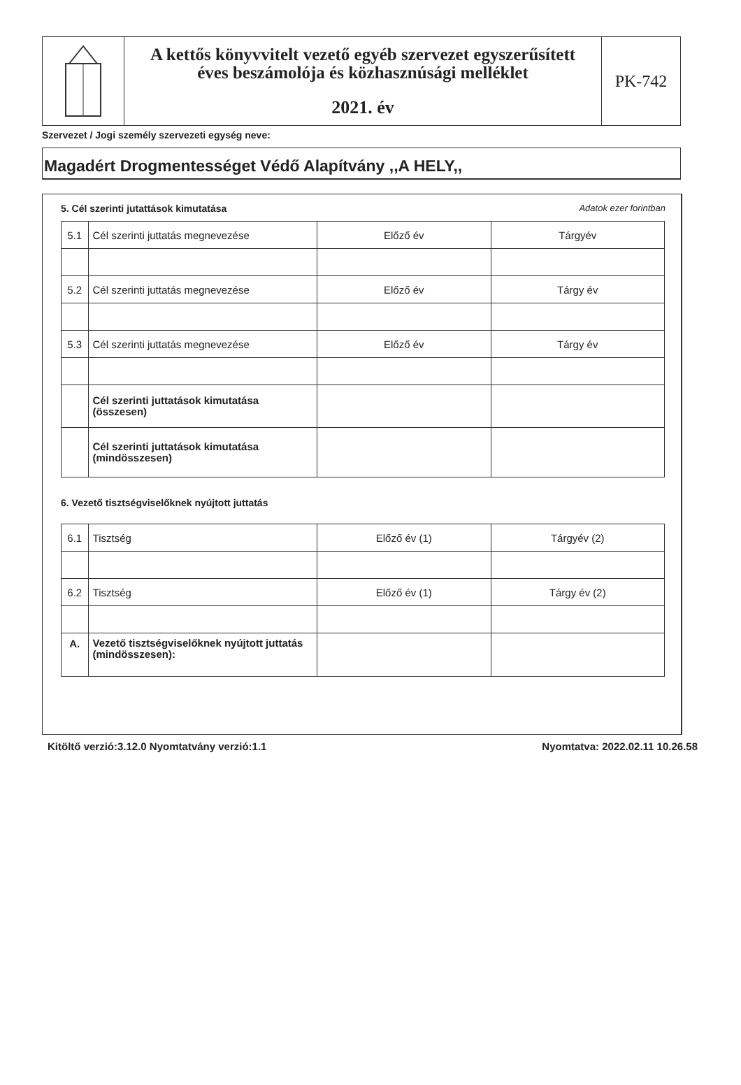A kettős könyvvitelt vezető egyéb szervezet egyszerűsített
éves beszámolója és közhasznúsági melléklet
2021. év
PK-742
Szervezet / Jogi személy szervezeti egység neve:
Magadért Drogmentességet Védő Alapítvány ,,A HELY,,
5. Cél szerinti jutattások kimutatása Adatok ezer forintban
| 5.1 | Cél szerinti juttatás megnevezése | Előző év | Tárgyév |
| 5.2 | Cél szerinti juttatás megnevezése | Előző év | Tárgy év |
| 5.3 | Cél szerinti juttatás megnevezése | Előző év | Tárgy év |
| | Cél szerinti juttatások kimutatása (összesen) | | |
| | Cél szerinti juttatások kimutatása (mindösszesen) | | |
6. Vezető tisztségviselőknek nyújtott juttatás
| 6.1 | Tisztség | Előző év (1) | Tárgyév (2) |
| 6.2 | Tisztség | Előző év (1) | Tárgy év (2) |
| A. | Vezető tisztségviselőknek nyújtott juttatás (mindösszesen): | | |
Kitöltő verzió:3.12.0 Nyomtatvány verzió:1.1 Nyomtatva: 2022.02.11 10.26.58